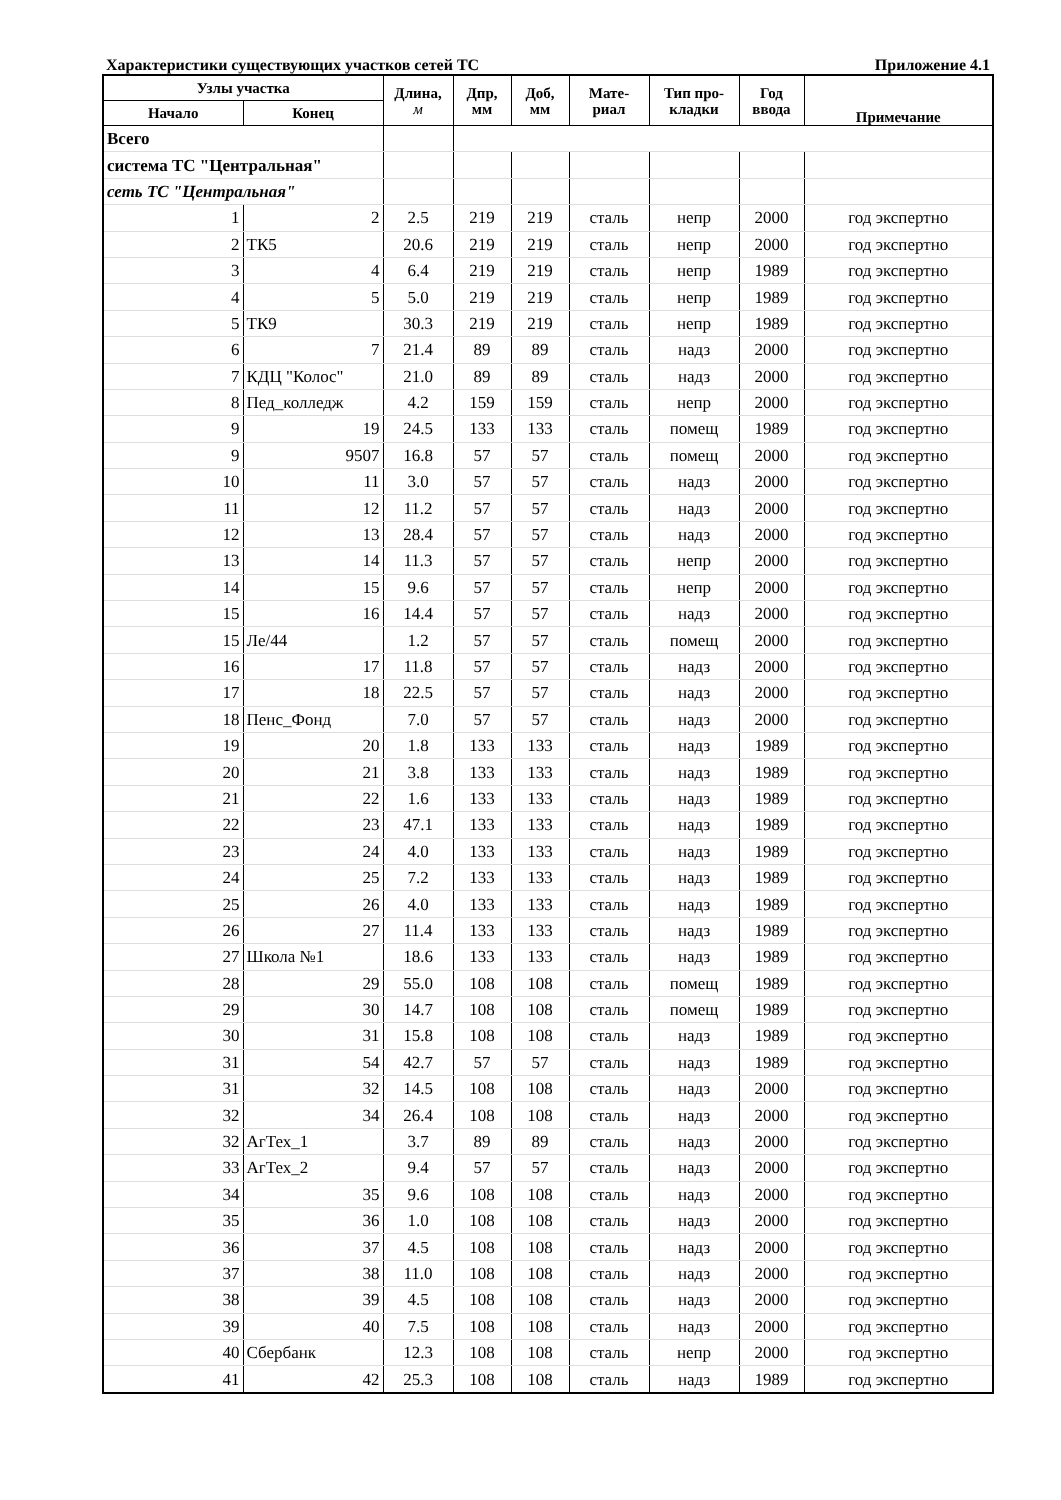Характеристики существующих участков сетей ТС Приложение 4.1
| Узлы участка | | Длина, м | Дпр, мм | Доб, мм | Мате- риал | Тип про- кладки | Год ввода | Примечание |
| --- | --- | --- | --- | --- | --- | --- | --- | --- |
| Начало | Конец | | | | | | | |
| Всего | | | | | | | | |
| система ТС "Центральная" | | | | | | | | |
| сеть ТС "Центральная" | | | | | | | | |
| 1 | 2 | 2.5 | 219 | 219 | сталь | непр | 2000 | год экспертно |
| 2 | ТК5 | 20.6 | 219 | 219 | сталь | непр | 2000 | год экспертно |
| 3 | 4 | 6.4 | 219 | 219 | сталь | непр | 1989 | год экспертно |
| 4 | 5 | 5.0 | 219 | 219 | сталь | непр | 1989 | год экспертно |
| 5 | ТК9 | 30.3 | 219 | 219 | сталь | непр | 1989 | год экспертно |
| 6 | 7 | 21.4 | 89 | 89 | сталь | надз | 2000 | год экспертно |
| 7 | КДЦ "Колос" | 21.0 | 89 | 89 | сталь | надз | 2000 | год экспертно |
| 8 | Пед_колледж | 4.2 | 159 | 159 | сталь | непр | 2000 | год экспертно |
| 9 | 19 | 24.5 | 133 | 133 | сталь | помещ | 1989 | год экспертно |
| 9 | 9507 | 16.8 | 57 | 57 | сталь | помещ | 2000 | год экспертно |
| 10 | 11 | 3.0 | 57 | 57 | сталь | надз | 2000 | год экспертно |
| 11 | 12 | 11.2 | 57 | 57 | сталь | надз | 2000 | год экспертно |
| 12 | 13 | 28.4 | 57 | 57 | сталь | надз | 2000 | год экспертно |
| 13 | 14 | 11.3 | 57 | 57 | сталь | непр | 2000 | год экспертно |
| 14 | 15 | 9.6 | 57 | 57 | сталь | непр | 2000 | год экспертно |
| 15 | 16 | 14.4 | 57 | 57 | сталь | надз | 2000 | год экспертно |
| 15 | Ле/44 | 1.2 | 57 | 57 | сталь | помещ | 2000 | год экспертно |
| 16 | 17 | 11.8 | 57 | 57 | сталь | надз | 2000 | год экспертно |
| 17 | 18 | 22.5 | 57 | 57 | сталь | надз | 2000 | год экспертно |
| 18 | Пенс_Фонд | 7.0 | 57 | 57 | сталь | надз | 2000 | год экспертно |
| 19 | 20 | 1.8 | 133 | 133 | сталь | надз | 1989 | год экспертно |
| 20 | 21 | 3.8 | 133 | 133 | сталь | надз | 1989 | год экспертно |
| 21 | 22 | 1.6 | 133 | 133 | сталь | надз | 1989 | год экспертно |
| 22 | 23 | 47.1 | 133 | 133 | сталь | надз | 1989 | год экспертно |
| 23 | 24 | 4.0 | 133 | 133 | сталь | надз | 1989 | год экспертно |
| 24 | 25 | 7.2 | 133 | 133 | сталь | надз | 1989 | год экспертно |
| 25 | 26 | 4.0 | 133 | 133 | сталь | надз | 1989 | год экспертно |
| 26 | 27 | 11.4 | 133 | 133 | сталь | надз | 1989 | год экспертно |
| 27 | Школа №1 | 18.6 | 133 | 133 | сталь | надз | 1989 | год экспертно |
| 28 | 29 | 55.0 | 108 | 108 | сталь | помещ | 1989 | год экспертно |
| 29 | 30 | 14.7 | 108 | 108 | сталь | помещ | 1989 | год экспертно |
| 30 | 31 | 15.8 | 108 | 108 | сталь | надз | 1989 | год экспертно |
| 31 | 54 | 42.7 | 57 | 57 | сталь | надз | 1989 | год экспертно |
| 31 | 32 | 14.5 | 108 | 108 | сталь | надз | 2000 | год экспертно |
| 32 | 34 | 26.4 | 108 | 108 | сталь | надз | 2000 | год экспертно |
| 32 | АгТех_1 | 3.7 | 89 | 89 | сталь | надз | 2000 | год экспертно |
| 33 | АгТех_2 | 9.4 | 57 | 57 | сталь | надз | 2000 | год экспертно |
| 34 | 35 | 9.6 | 108 | 108 | сталь | надз | 2000 | год экспертно |
| 35 | 36 | 1.0 | 108 | 108 | сталь | надз | 2000 | год экспертно |
| 36 | 37 | 4.5 | 108 | 108 | сталь | надз | 2000 | год экспертно |
| 37 | 38 | 11.0 | 108 | 108 | сталь | надз | 2000 | год экспертно |
| 38 | 39 | 4.5 | 108 | 108 | сталь | надз | 2000 | год экспертно |
| 39 | 40 | 7.5 | 108 | 108 | сталь | надз | 2000 | год экспертно |
| 40 | Сбербанк | 12.3 | 108 | 108 | сталь | непр | 2000 | год экспертно |
| 41 | 42 | 25.3 | 108 | 108 | сталь | надз | 1989 | год экспертно |